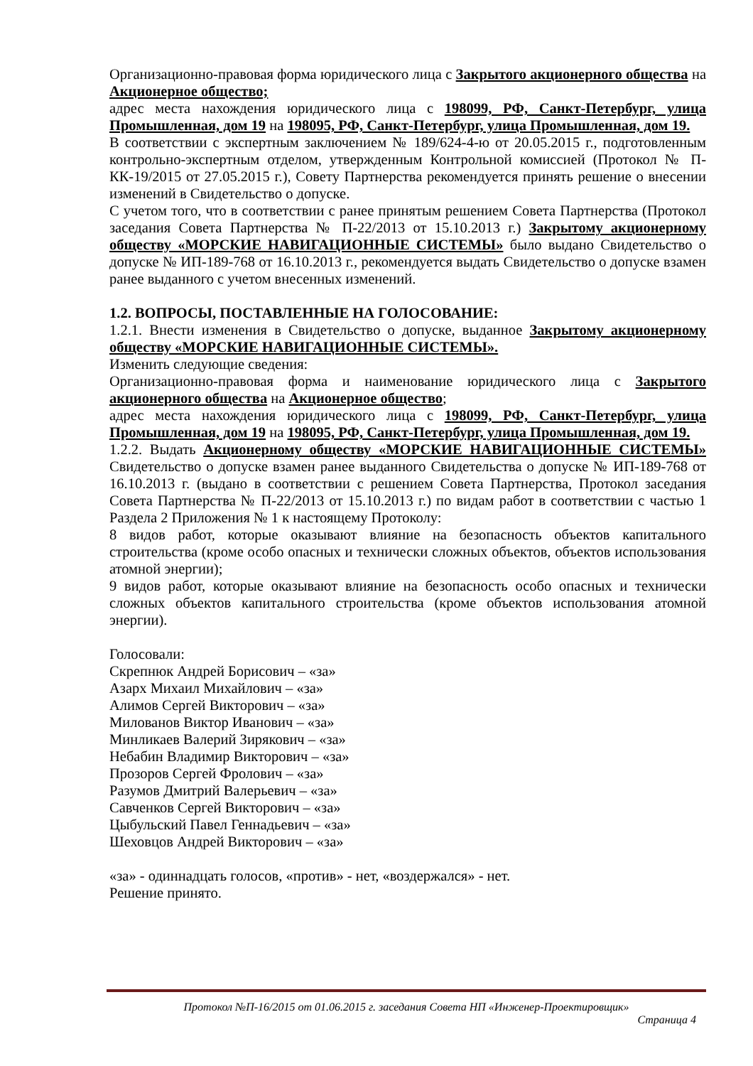Организационно-правовая форма юридического лица с Закрытого акционерного общества на Акционерное общество;
адрес места нахождения юридического лица с 198099, РФ, Санкт-Петербург, улица Промышленная, дом 19 на 198095, РФ, Санкт-Петербург, улица Промышленная, дом 19.
В соответствии с экспертным заключением № 189/624-4-ю от 20.05.2015 г., подготовленным контрольно-экспертным отделом, утвержденным Контрольной комиссией (Протокол № П-КК-19/2015 от 27.05.2015 г.), Совету Партнерства рекомендуется принять решение о внесении изменений в Свидетельство о допуске.
С учетом того, что в соответствии с ранее принятым решением Совета Партнерства (Протокол заседания Совета Партнерства № П-22/2013 от 15.10.2013 г.) Закрытому акционерному обществу «МОРСКИЕ НАВИГАЦИОННЫЕ СИСТЕМЫ» было выдано Свидетельство о допуске № ИП-189-768 от 16.10.2013 г., рекомендуется выдать Свидетельство о допуске взамен ранее выданного с учетом внесенных изменений.
1.2. ВОПРОСЫ, ПОСТАВЛЕННЫЕ НА ГОЛОСОВАНИЕ:
1.2.1. Внести изменения в Свидетельство о допуске, выданное Закрытому акционерному обществу «МОРСКИЕ НАВИГАЦИОННЫЕ СИСТЕМЫ».
Изменить следующие сведения:
Организационно-правовая форма и наименование юридического лица с Закрытого акционерного общества на Акционерное общество;
адрес места нахождения юридического лица с 198099, РФ, Санкт-Петербург, улица Промышленная, дом 19 на 198095, РФ, Санкт-Петербург, улица Промышленная, дом 19.
1.2.2. Выдать Акционерному обществу «МОРСКИЕ НАВИГАЦИОННЫЕ СИСТЕМЫ» Свидетельство о допуске взамен ранее выданного Свидетельства о допуске № ИП-189-768 от 16.10.2013 г. (выдано в соответствии с решением Совета Партнерства, Протокол заседания Совета Партнерства № П-22/2013 от 15.10.2013 г.) по видам работ в соответствии с частью 1 Раздела 2 Приложения № 1 к настоящему Протоколу:
8 видов работ, которые оказывают влияние на безопасность объектов капитального строительства (кроме особо опасных и технически сложных объектов, объектов использования атомной энергии);
9 видов работ, которые оказывают влияние на безопасность особо опасных и технически сложных объектов капитального строительства (кроме объектов использования атомной энергии).
Голосовали:
Скрепнюк Андрей Борисович – «за»
Азарх Михаил Михайлович – «за»
Алимов Сергей Викторович – «за»
Милованов Виктор Иванович – «за»
Минликаев Валерий Зирякович – «за»
Небабин Владимир Викторович – «за»
Прозоров Сергей Фролович – «за»
Разумов Дмитрий Валерьевич – «за»
Савченков Сергей Викторович – «за»
Цыбульский Павел Геннадьевич – «за»
Шеховцов Андрей Викторович – «за»
«за» - одиннадцать голосов, «против» - нет, «воздержался» - нет.
Решение принято.
Протокол №П-16/2015 от 01.06.2015 г. заседания Совета НП «Инженер-Проектировщик»
Страница 4